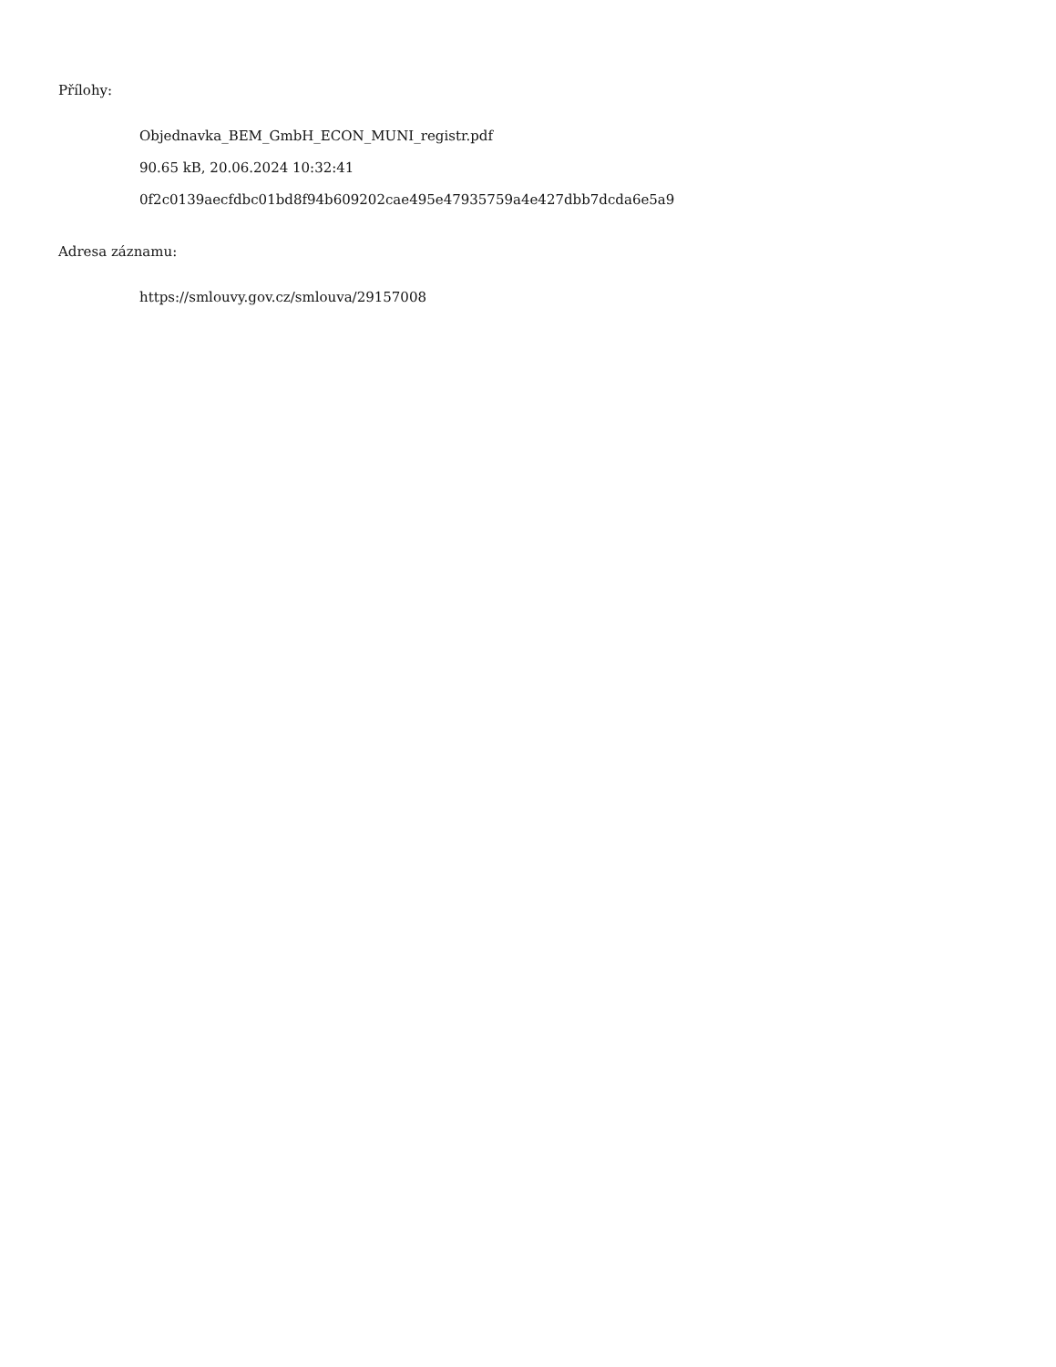Přílohy:
Objednavka_BEM_GmbH_ECON_MUNI_registr.pdf
90.65 kB, 20.06.2024 10:32:41
0f2c0139aecfdbc01bd8f94b609202cae495e47935759a4e427dbb7dcda6e5a9
Adresa záznamu:
https://smlouvy.gov.cz/smlouva/29157008